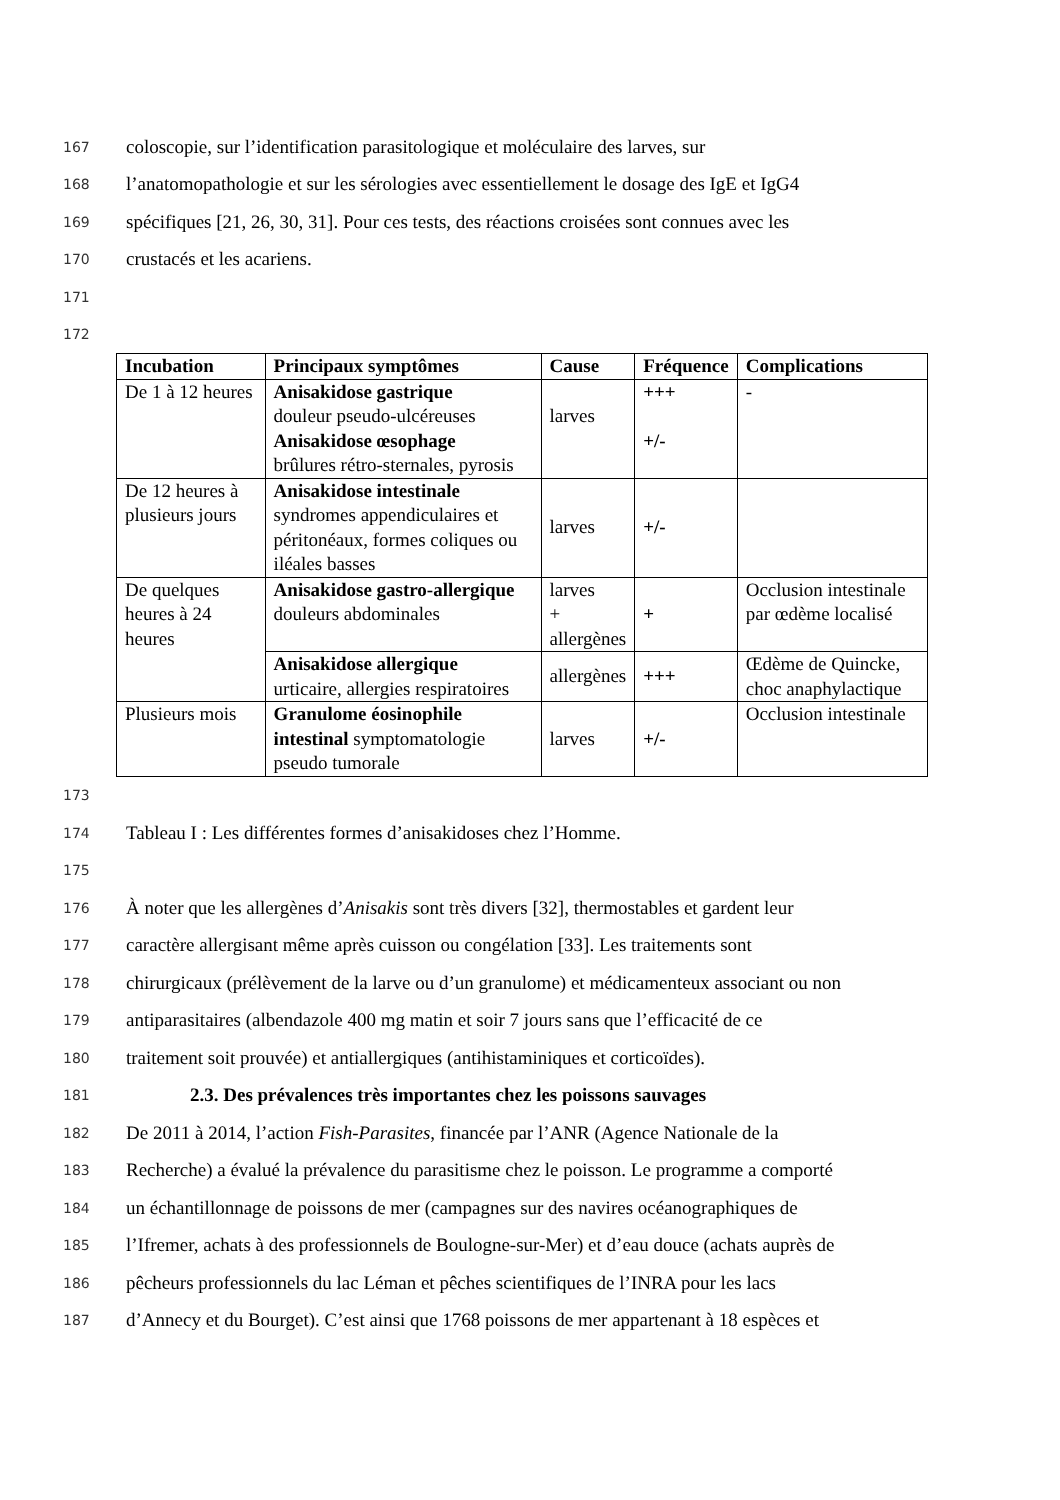167 coloscopie, sur l’identification parasitologique et moléculaire des larves, sur
168 l’anatomopathologie et sur les sérologies avec essentiellement le dosage des IgE et IgG4
169 spécifiques [21, 26, 30, 31]. Pour ces tests, des réactions croisées sont connues avec les
170 crustacés et les acariens.
171
172
| Incubation | Principaux symptômes | Cause | Fréquence | Complications |
| --- | --- | --- | --- | --- |
| De 1 à 12 heures | Anisakidose gastrique douleur pseudo-ulcéreuses Anisakidose œsophage brûlures rétro-sternales, pyrosis | larves | +++ +/- | - |
| De 12 heures à plusieurs jours | Anisakidose intestinale syndromes appendiculaires et péritonéaux, formes coliques ou iléales basses | larves | +/- | |
| De quelques heures à 24 heures | Anisakidose gastro-allergique douleurs abdominales | larves + allergènes | + | Occlusion intestinale par œdème localisé |
| | Anisakidose allergique urticaire, allergies respiratoires | allergènes | +++ | Œdème de Quincke, choc anaphylactique |
| Plusieurs mois | Granulome éosinophile intestinal symptomatologie pseudo tumorale | larves | +/- | Occlusion intestinale |
173
174 Tableau I : Les différentes formes d’anisakidoses chez l’Homme.
175
176 À noter que les allergènes d’Anisakis sont très divers [32], thermostables et gardent leur
177 caractère allergisant même après cuisson ou congélation [33]. Les traitements sont
178 chirurgicaux (prélèvement de la larve ou d’un granulome) et médicamenteux associant ou non
179 antiparasitaires (albendazole 400 mg matin et soir 7 jours sans que l’efficacité de ce
180 traitement soit prouvée) et antiallergiques (antihistaminiques et corticoïdes).
181 2.3. Des prévalences très importantes chez les poissons sauvages
182 De 2011 à 2014, l’action Fish-Parasites, financée par l’ANR (Agence Nationale de la
183 Recherche) a évalué la prévalence du parasitisme chez le poisson. Le programme a comporté
184 un échantillonnage de poissons de mer (campagnes sur des navires océanographiques de
185 l’Ifremer, achats à des professionnels de Boulogne-sur-Mer) et d’eau douce (achats auprès de
186 pêcheurs professionnels du lac Léman et pêches scientifiques de l’INRA pour les lacs
187 d’Annecy et du Bourget). C’est ainsi que 1768 poissons de mer appartenant à 18 espèces et